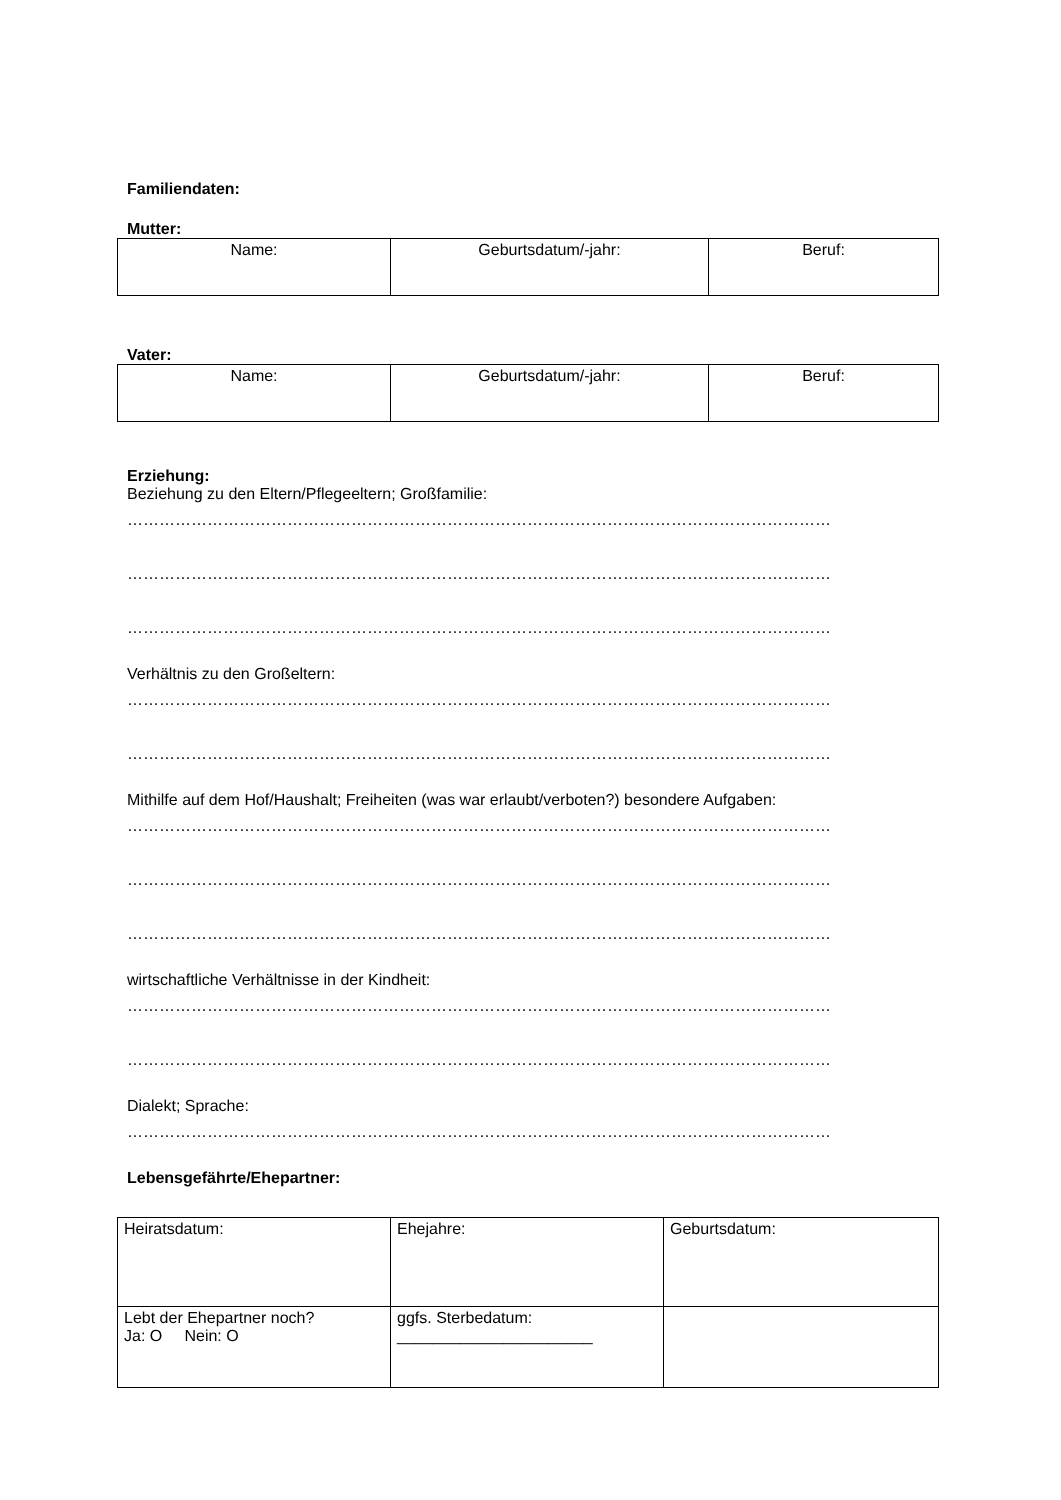Familiendaten:
Mutter:
| Name: | Geburtsdatum/-jahr: | Beruf: |
Vater:
| Name: | Geburtsdatum/-jahr: | Beruf: |
Erziehung:
Beziehung zu den Eltern/Pflegeeltern; Großfamilie:
……………………………………………………………………………………………………………………
……………………………………………………………………………………………………………………
……………………………………………………………………………………………………………………
Verhältnis zu den Großeltern:
……………………………………………………………………………………………………………………
……………………………………………………………………………………………………………………
Mithilfe auf dem Hof/Haushalt; Freiheiten (was war erlaubt/verboten?) besondere Aufgaben:
……………………………………………………………………………………………………………………
……………………………………………………………………………………………………………………
……………………………………………………………………………………………………………………
wirtschaftliche Verhältnisse in der Kindheit:
……………………………………………………………………………………………………………………
……………………………………………………………………………………………………………………
Dialekt; Sprache:
……………………………………………………………………………………………………………………
Lebensgefährte/Ehepartner:
| Heiratsdatum: | Ehejahre: | Geburtsdatum: |
| Lebt der Ehepartner noch? Ja: O Nein: O | ggfs. Sterbedatum: ______________________ | |